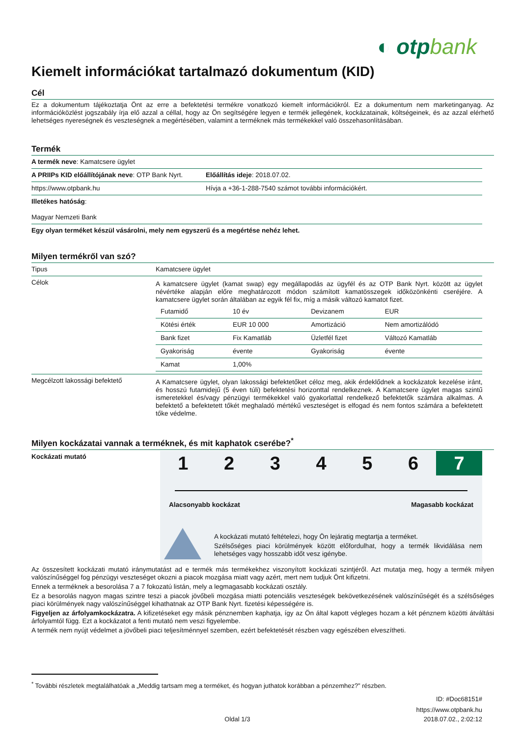◐ otpbank
Kiemelt információkat tartalmazó dokumentum (KID)
Cél
Ez a dokumentum tájékoztatja Önt az erre a befektetési termékre vonatkozó kiemelt információkról. Ez a dokumentum nem marketinganyag. Az információközlést jogszabály írja elő azzal a céllal, hogy az Ön segítségére legyen e termék jellegének, kockázatainak, költségeinek, és az azzal elérhető lehetséges nyereségnek és veszteségnek a megértésében, valamint a terméknek más termékekkel való összehasonlításában.
Termék
| A termék neve : Kamatcsere ügylet | |
| A PRIIPs KID előállítójának neve : OTP Bank Nyrt. | Előállítás ideje : 2018.07.02. |
| https://www.otpbank.hu | Hívja a +36-1-288-7540 számot további információkért. |
| Illetékes hatóság : Magyar Nemzeti Bank | |
| Egy olyan terméket készül vásárolni, mely nem egyszerű és a megértése nehéz lehet. | |
Milyen termékről van szó?
| Tipus | Kamatcsere ügylet |
| Célok | A kamatcsere ügylet (kamat swap) egy megállapodás az ügyfél és az OTP Bank Nyrt. között az ügylet névértéke alapján előre meghatározott módon számított kamatösszegek időközönkénti cseréjére. A kamatcsere ügylet során általában az egyik fél fix, míg a másik változó kamatot fizet. / Futamidő / 10 év / Devizanem / EUR / / Kötési érték / EUR 10 000 / Amortizáció / Nem amortizálódó / / Bank fizet / Fix Kamatláb / Üzletfél fizet / Változó Kamatláb / / Gyakoriság / évente / Gyakoriság / évente / / Kamat / 1,00% / / / |
| Megcélzott lakossági befektető | A Kamatcsere ügylet, olyan lakossági befektetőket céloz meg, akik érdeklődnek a kockázatok kezelése iránt, és hosszú futamidejű (5 éven túli) befektetési horizonttal rendelkeznek. A Kamatcsere ügylet magas szintű ismeretekkel és/vagy pénzügyi termékekkel való gyakorlattal rendelkező befektetők számára alkalmas. A befektető a befektetett tőkét meghaladó mértékű veszteséget is elfogad és nem fontos számára a befektetett tőke védelme. |
Milyen kockázatai vannak a terméknek, és mit kaphatok cserébe?<sup>*</sup>
Kockázati mutató
1 2 3 4 5 6 7
Alacsonyabb kockázat Magasabb kockázat
A kockázati mutató feltételezi, hogy Ön lejáratig megtartja a terméket.
Szélsőséges piaci körülmények között előfordulhat, hogy a termék likvidálása nem lehetséges vagy hosszabb időt vesz igénybe.
Az összesített kockázati mutató iránymutatást ad e termék más termékekhez viszonyított kockázati szintjéről. Azt mutatja meg, hogy a termék milyen valószínűséggel fog pénzügyi veszteséget okozni a piacok mozgása miatt vagy azért, mert nem tudjuk Önt kifizetni.
Ennek a terméknek a besorolása 7 a 7 fokozatú listán, mely a legmagasabb kockázati osztály.
Ez a besorolás nagyon magas szintre teszi a piacok jövőbeli mozgása miatti potenciális veszteségek bekövetkezésének valószínűségét és a szélsőséges piaci körülmények nagy valószínűséggel kihathatnak az OTP Bank Nyrt. fizetési képességére is.
Figyeljen az árfolyamkockázatra. A kifizetéseket egy másik pénznemben kaphatja, így az Ön által kapott végleges hozam a két pénznem közötti átváltási árfolyamtól függ. Ezt a kockázatot a fenti mutató nem veszi figyelembe.
A termék nem nyújt védelmet a jövőbeli piaci teljesítménnyel szemben, ezért befektetését részben vagy egészében elveszítheti.
<sup>*</sup> További részletek megtalálhatóak a „Meddig tartsam meg a terméket, és hogyan juthatok korábban a pénzemhez?” részben.
ID: #Doc68151#
https://www.otpbank.hu
Oldal 1/3 2018.07.02., 2:02:12